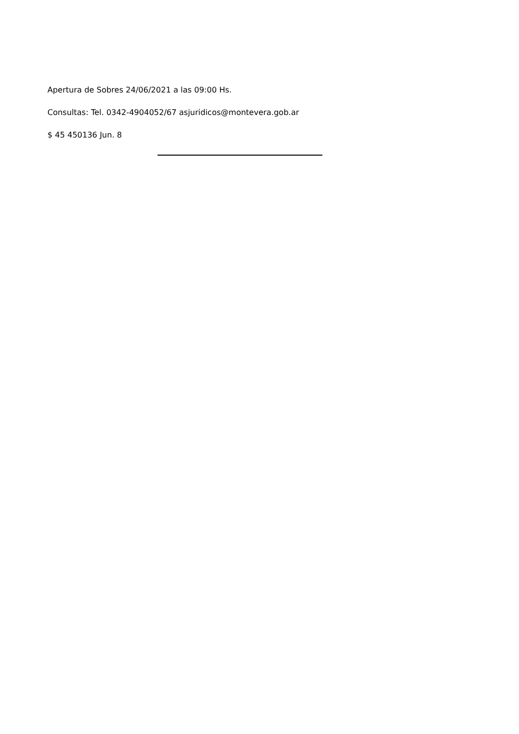Apertura de Sobres 24/06/2021 a las 09:00 Hs.
Consultas: Tel. 0342-4904052/67 asjuridicos@montevera.gob.ar
$ 45 450136 Jun. 8